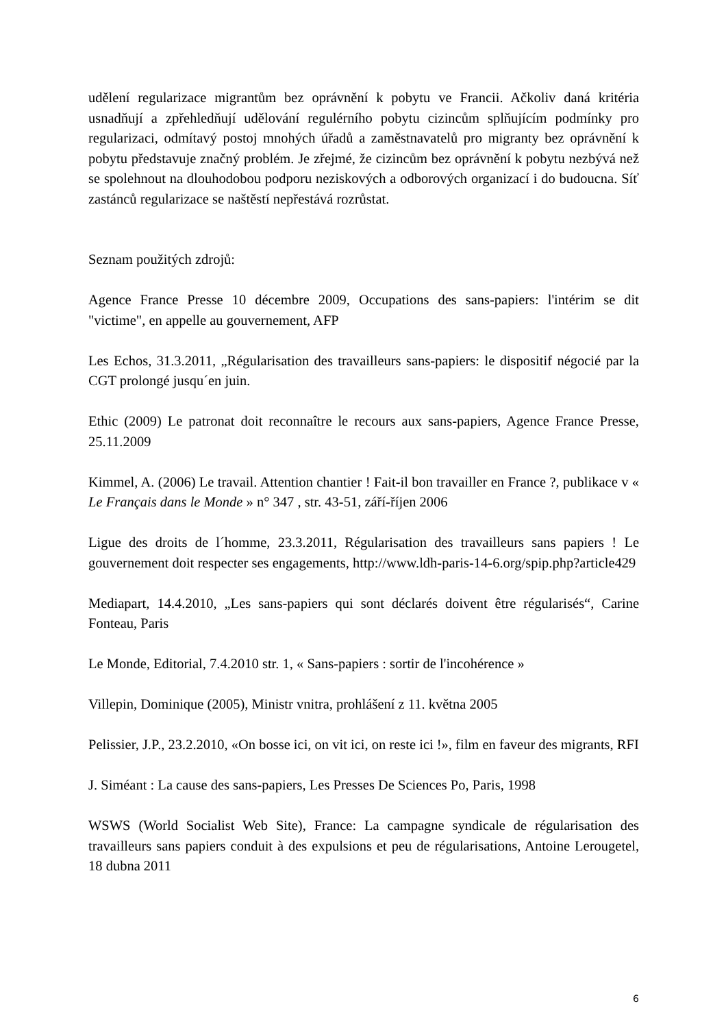udělení regularizace migrantům bez oprávnění k pobytu ve Francii. Ačkoliv daná kritéria usnadňují a zpřehledňují udělování regulérního pobytu cizincům splňujícím podmínky pro regularizaci, odmítavý postoj mnohých úřadů a zaměstnavatelů pro migranty bez oprávnění k pobytu představuje značný problém. Je zřejmé, že cizincům bez oprávnění k pobytu nezbývá než se spolehnout na dlouhodobou podporu neziskových a odborových organizací i do budoucna. Síť zastánců regularizace se naštěstí nepřestává rozrůstat.
Seznam použitých zdrojů:
Agence France Presse 10 décembre 2009, Occupations des sans-papiers: l'intérim se dit "victime", en appelle au gouvernement, AFP
Les Echos, 31.3.2011, „Régularisation des travailleurs sans-papiers: le dispositif négocié par la CGT prolongé jusqu´en juin.
Ethic (2009) Le patronat doit reconnaître le recours aux sans-papiers, Agence France Presse, 25.11.2009
Kimmel, A. (2006) Le travail. Attention chantier ! Fait-il bon travailler en France ?, publikace v « Le Français dans le Monde » n° 347 , str. 43-51, září-říjen 2006
Ligue des droits de l´homme, 23.3.2011, Régularisation des travailleurs sans papiers ! Le gouvernement doit respecter ses engagements, http://www.ldh-paris-14-6.org/spip.php?article429
Mediapart, 14.4.2010, „Les sans-papiers qui sont déclarés doivent être régularisés“, Carine Fonteau, Paris
Le Monde, Editorial, 7.4.2010 str. 1, « Sans-papiers : sortir de l'incohérence »
Villepin, Dominique (2005), Ministr vnitra, prohlášení z 11. května 2005
Pelissier, J.P., 23.2.2010, «On bosse ici, on vit ici, on reste ici !», film en faveur des migrants, RFI
J. Siméant : La cause des sans-papiers, Les Presses De Sciences Po, Paris, 1998
WSWS (World Socialist Web Site), France: La campagne syndicale de régularisation des travailleurs sans papiers conduit à des expulsions et peu de régularisations, Antoine Lerougetel, 18 dubna 2011
6